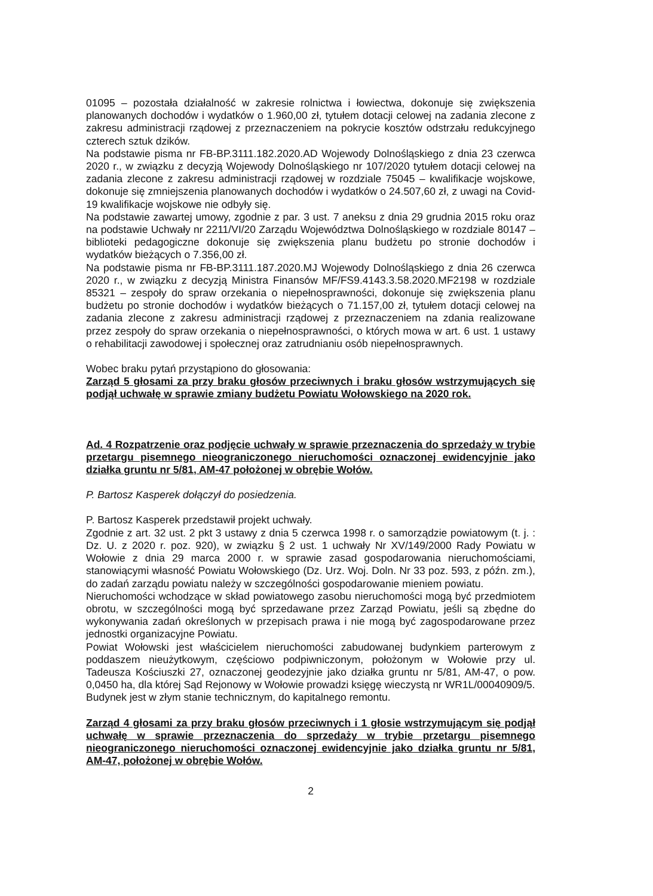01095 – pozostała działalność w zakresie rolnictwa i łowiectwa, dokonuje się zwiększenia planowanych dochodów i wydatków o 1.960,00 zł, tytułem dotacji celowej na zadania zlecone z zakresu administracji rządowej z przeznaczeniem na pokrycie kosztów odstrzału redukcyjnego czterech sztuk dzików.
Na podstawie pisma nr FB-BP.3111.182.2020.AD Wojewody Dolnośląskiego z dnia 23 czerwca 2020 r., w związku z decyzją Wojewody Dolnośląskiego nr 107/2020 tytułem dotacji celowej na zadania zlecone z zakresu administracji rządowej w rozdziale 75045 – kwalifikacje wojskowe, dokonuje się zmniejszenia planowanych dochodów i wydatków o 24.507,60 zł, z uwagi na Covid-19 kwalifikacje wojskowe nie odbyły się.
Na podstawie zawartej umowy, zgodnie z par. 3 ust. 7 aneksu z dnia 29 grudnia 2015 roku oraz na podstawie Uchwały nr 2211/VI/20 Zarządu Województwa Dolnośląskiego w rozdziale 80147 – biblioteki pedagogiczne dokonuje się zwiększenia planu budżetu po stronie dochodów i wydatków bieżących o 7.356,00 zł.
Na podstawie pisma nr FB-BP.3111.187.2020.MJ Wojewody Dolnośląskiego z dnia 26 czerwca 2020 r., w związku z decyzją Ministra Finansów MF/FS9.4143.3.58.2020.MF2198 w rozdziale 85321 – zespoły do spraw orzekania o niepełnosprawności, dokonuje się zwiększenia planu budżetu po stronie dochodów i wydatków bieżących o 71.157,00 zł, tytułem dotacji celowej na zadania zlecone z zakresu administracji rządowej z przeznaczeniem na zdania realizowane przez zespoły do spraw orzekania o niepełnosprawności, o których mowa w art. 6 ust. 1 ustawy o rehabilitacji zawodowej i społecznej oraz zatrudnianiu osób niepełnosprawnych.
Wobec braku pytań przystąpiono do głosowania:
Zarząd 5 głosami za przy braku głosów przeciwnych i braku głosów wstrzymujących się podjął uchwałę w sprawie zmiany budżetu Powiatu Wołowskiego na 2020 rok.
Ad. 4 Rozpatrzenie oraz podjęcie uchwały w sprawie przeznaczenia do sprzedaży w trybie przetargu pisemnego nieograniczonego nieruchomości oznaczonej ewidencyjnie jako działka gruntu nr 5/81, AM-47 położonej w obrębie Wołów.
P. Bartosz Kasperek dołączył do posiedzenia.
P. Bartosz Kasperek przedstawił projekt uchwały.
Zgodnie z art. 32 ust. 2 pkt 3 ustawy z dnia 5 czerwca 1998 r. o samorządzie powiatowym (t. j. : Dz. U. z 2020 r. poz. 920), w związku § 2 ust. 1 uchwały Nr XV/149/2000 Rady Powiatu w Wołowie z dnia 29 marca 2000 r. w sprawie zasad gospodarowania nieruchomościami, stanowiącymi własność Powiatu Wołowskiego (Dz. Urz. Woj. Doln. Nr 33 poz. 593, z późn. zm.), do zadań zarządu powiatu należy w szczególności gospodarowanie mieniem powiatu.
Nieruchomości wchodzące w skład powiatowego zasobu nieruchomości mogą być przedmiotem obrotu, w szczególności mogą być sprzedawane przez Zarząd Powiatu, jeśli są zbędne do wykonywania zadań określonych w przepisach prawa i nie mogą być zagospodarowane przez jednostki organizacyjne Powiatu.
Powiat Wołowski jest właścicielem nieruchomości zabudowanej budynkiem parterowym z poddaszem nieużytkowym, częściowo podpiwniczonym, położonym w Wołowie przy ul. Tadeusza Kościuszki 27, oznaczonej geodezyjnie jako działka gruntu nr 5/81, AM-47, o pow. 0,0450 ha, dla której Sąd Rejonowy w Wołowie prowadzi księgę wieczystą nr WR1L/00040909/5.
Budynek jest w złym stanie technicznym, do kapitalnego remontu.
Zarząd 4 głosami za przy braku głosów przeciwnych i 1 głosie wstrzymującym się podjął uchwałę w sprawie przeznaczenia do sprzedaży w trybie przetargu pisemnego nieograniczonego nieruchomości oznaczonej ewidencyjnie jako działka gruntu nr 5/81, AM-47, położonej w obrębie Wołów.
2